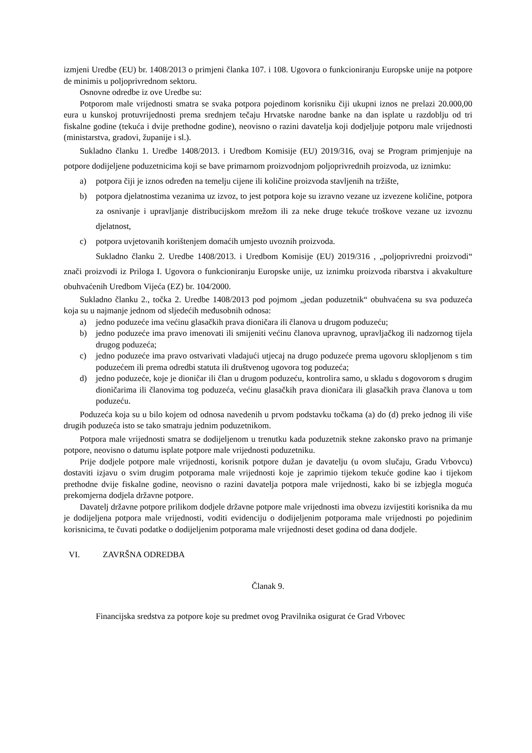izmjeni Uredbe (EU) br. 1408/2013 o primjeni članka 107. i 108. Ugovora o funkcioniranju Europske unije na potpore de minimis u poljoprivrednom sektoru.
Osnovne odredbe iz ove Uredbe su:
Potporom male vrijednosti smatra se svaka potpora pojedinom korisniku čiji ukupni iznos ne prelazi 20.000,00 eura u kunskoj protuvrijednosti prema srednjem tečaju Hrvatske narodne banke na dan isplate u razdoblju od tri fiskalne godine (tekuća i dvije prethodne godine), neovisno o razini davatelja koji dodjeljuje potporu male vrijednosti (ministarstva, gradovi, županije i sl.).
Sukladno članku 1. Uredbe 1408/2013. i Uredbom Komisije (EU) 2019/316, ovaj se Program primjenjuje na potpore dodijeljene poduzetnicima koji se bave primarnom proizvodnjom poljoprivrednih proizvoda, uz iznimku:
a) potpora čiji je iznos određen na temelju cijene ili količine proizvoda stavljenih na tržište,
b) potpora djelatnostima vezanima uz izvoz, to jest potpora koje su izravno vezane uz izvezene količine, potpora za osnivanje i upravljanje distribucijskom mrežom ili za neke druge tekuće troškove vezane uz izvoznu djelatnost,
c) potpora uvjetovanih korištenjem domaćih umjesto uvoznih proizvoda.
Sukladno članku 2. Uredbe 1408/2013. i Uredbom Komisije (EU) 2019/316 , „poljoprivredni proizvodi“ znači proizvodi iz Priloga I. Ugovora o funkcioniranju Europske unije, uz iznimku proizvoda ribarstva i akvakulture obuhvaćenih Uredbom Vijeća (EZ) br. 104/2000.
Sukladno članku 2., točka 2. Uredbe 1408/2013 pod pojmom „jedan poduzetnik“ obuhvaćena su sva poduzeća koja su u najmanje jednom od sljedećih međusobnih odnosa:
a) jedno poduzeće ima većinu glasačkih prava dioničara ili članova u drugom poduzeću;
b) jedno poduzeće ima pravo imenovati ili smijeniti većinu članova upravnog, upravljačkog ili nadzornog tijela drugog poduzeća;
c) jedno poduzeće ima pravo ostvarivati vladajući utjecaj na drugo poduzeće prema ugovoru sklopljenom s tim poduzećem ili prema odredbi statuta ili društvenog ugovora tog poduzeća;
d) jedno poduzeće, koje je dioničar ili član u drugom poduzeću, kontrolira samo, u skladu s dogovorom s drugim dioničarima ili članovima tog poduzeća, većinu glasačkih prava dioničara ili glasačkih prava članova u tom poduzeću.
Poduzeća koja su u bilo kojem od odnosa navedenih u prvom podstavku točkama (a) do (d) preko jednog ili više drugih poduzeća isto se tako smatraju jednim poduzetnikom.
Potpora male vrijednosti smatra se dodijeljenom u trenutku kada poduzetnik stekne zakonsko pravo na primanje potpore, neovisno o datumu isplate potpore male vrijednosti poduzetniku.
Prije dodjele potpore male vrijednosti, korisnik potpore dužan je davatelju (u ovom slučaju, Gradu Vrbovcu) dostaviti izjavu o svim drugim potporama male vrijednosti koje je zaprimio tijekom tekuće godine kao i tijekom prethodne dvije fiskalne godine, neovisno o razini davatelja potpora male vrijednosti, kako bi se izbjegla moguća prekomjerna dodjela državne potpore.
Davatelj državne potpore prilikom dodjele državne potpore male vrijednosti ima obvezu izvijestiti korisnika da mu je dodijeljena potpora male vrijednosti, voditi evidenciju o dodijeljenim potporama male vrijednosti po pojedinim korisnicima, te čuvati podatke o dodijeljenim potporama male vrijednosti deset godina od dana dodjele.
VI. ZAVRŠNA ODREDBA
Članak 9.
Financijska sredstva za potpore koje su predmet ovog Pravilnika osigurat će Grad Vrbovec